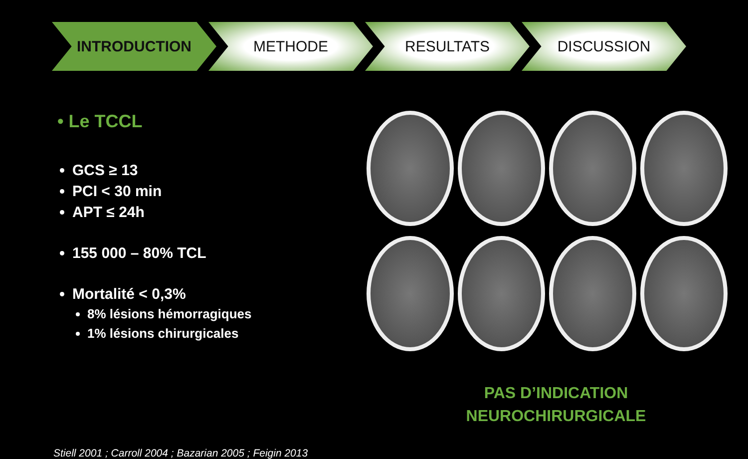INTRODUCTION METHODE RESULTATS DISCUSSION
• Le TCCL
GCS ≥ 13
PCI < 30 min
APT ≤ 24h
155 000 – 80% TCL
Mortalité < 0,3%
8% lésions hémorragiques
1% lésions chirurgicales
PAS D’INDICATION
NEUROCHIRURGICALE
Stiell 2001 ; Carroll 2004 ; Bazarian 2005 ; Feigin 2013